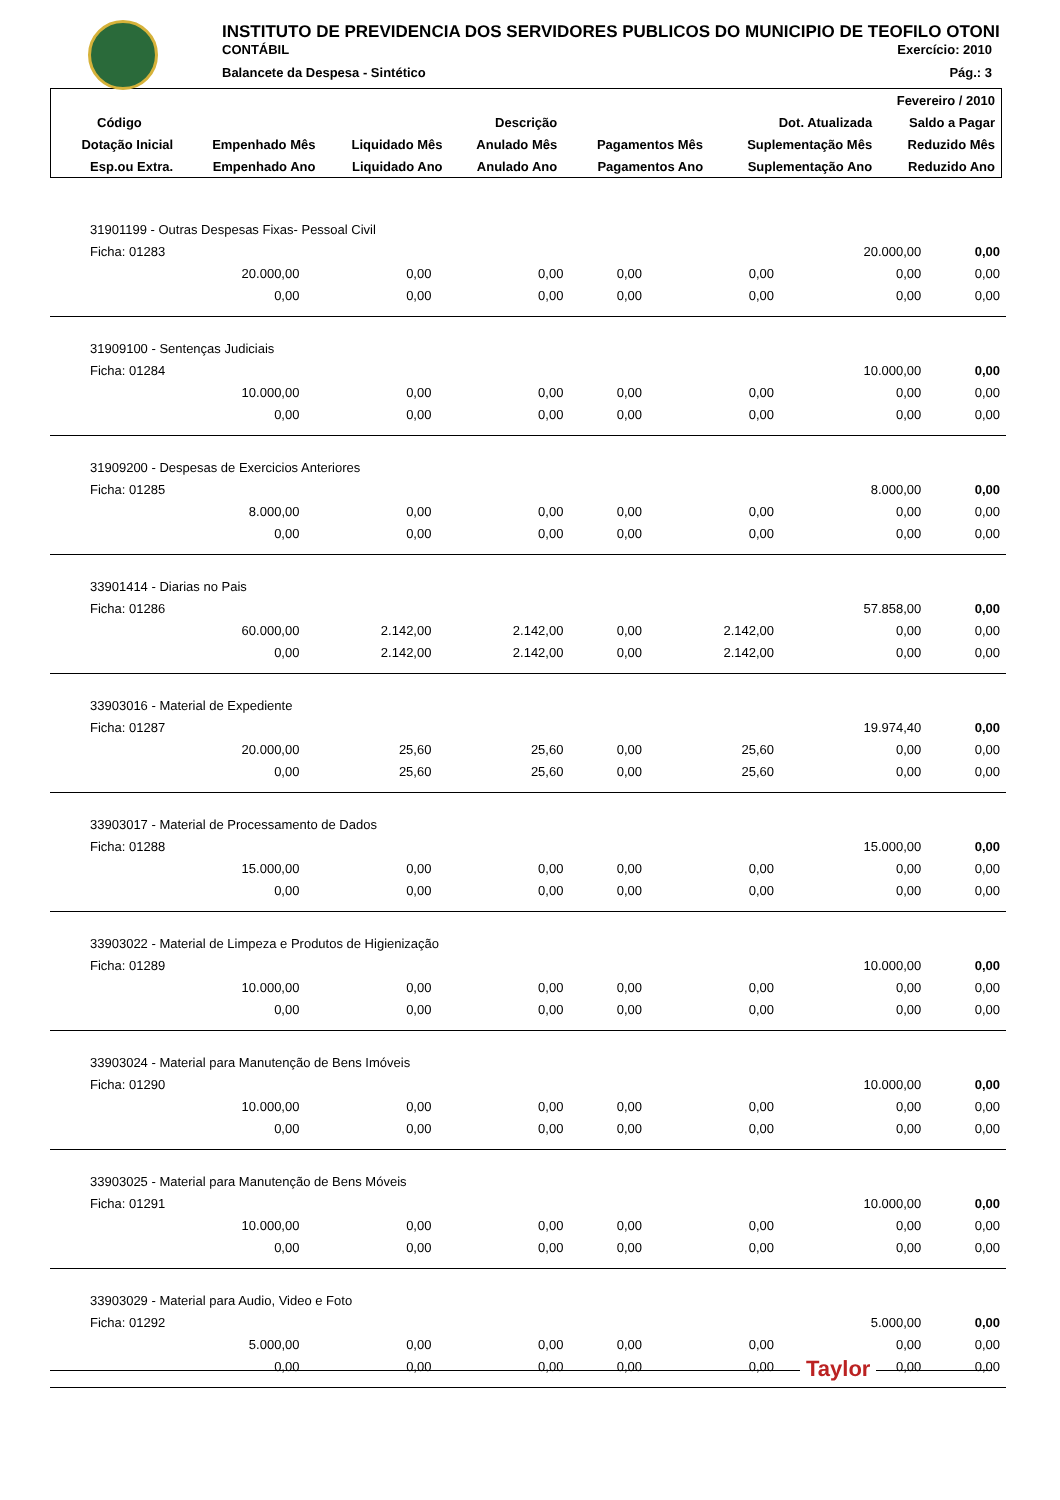INSTITUTO DE PREVIDENCIA DOS SERVIDORES PUBLICOS DO MUNICIPIO DE TEOFILO OTONI
CONTÁBIL Exercício: 2010
Balancete da Despesa - Sintético Pág.: 3
| Fevereiro / 2010 | | | | | | |
| Código | Descrição | | | | Dot. Atualizada | Saldo a Pagar |
| Dotação Inicial | Empenhado Mês | Liquidado Mês | Anulado Mês | Pagamentos Mês | Suplementação Mês | Reduzido Mês |
| Esp.ou Extra. | Empenhado Ano | Liquidado Ano | Anulado Ano | Pagamentos Ano | Suplementação Ano | Reduzido Ano |
| 31901199 - Outras Despesas Fixas- Pessoal Civil | | | | | | |
| Ficha: 01283 | | | | | 20.000,00 | 0,00 |
| 20.000,00 | 0,00 | 0,00 | 0,00 | 0,00 | 0,00 | 0,00 |
| 0,00 | 0,00 | 0,00 | 0,00 | 0,00 | 0,00 | 0,00 |
| 31909100 - Sentenças Judiciais | | | | | | |
| Ficha: 01284 | | | | | 10.000,00 | 0,00 |
| 10.000,00 | 0,00 | 0,00 | 0,00 | 0,00 | 0,00 | 0,00 |
| 0,00 | 0,00 | 0,00 | 0,00 | 0,00 | 0,00 | 0,00 |
| 31909200 - Despesas de Exercicios Anteriores | | | | | | |
| Ficha: 01285 | | | | | 8.000,00 | 0,00 |
| 8.000,00 | 0,00 | 0,00 | 0,00 | 0,00 | 0,00 | 0,00 |
| 0,00 | 0,00 | 0,00 | 0,00 | 0,00 | 0,00 | 0,00 |
| 33901414 - Diarias no Pais | | | | | | |
| Ficha: 01286 | | | | | 57.858,00 | 0,00 |
| 60.000,00 | 2.142,00 | 2.142,00 | 0,00 | 2.142,00 | 0,00 | 0,00 |
| 0,00 | 2.142,00 | 2.142,00 | 0,00 | 2.142,00 | 0,00 | 0,00 |
| 33903016 - Material de Expediente | | | | | | |
| Ficha: 01287 | | | | | 19.974,40 | 0,00 |
| 20.000,00 | 25,60 | 25,60 | 0,00 | 25,60 | 0,00 | 0,00 |
| 0,00 | 25,60 | 25,60 | 0,00 | 25,60 | 0,00 | 0,00 |
| 33903017 - Material de Processamento de Dados | | | | | | |
| Ficha: 01288 | | | | | 15.000,00 | 0,00 |
| 15.000,00 | 0,00 | 0,00 | 0,00 | 0,00 | 0,00 | 0,00 |
| 0,00 | 0,00 | 0,00 | 0,00 | 0,00 | 0,00 | 0,00 |
| 33903022 - Material de Limpeza e Produtos de Higienização | | | | | | |
| Ficha: 01289 | | | | | 10.000,00 | 0,00 |
| 10.000,00 | 0,00 | 0,00 | 0,00 | 0,00 | 0,00 | 0,00 |
| 0,00 | 0,00 | 0,00 | 0,00 | 0,00 | 0,00 | 0,00 |
| 33903024 - Material para Manutenção de Bens Imóveis | | | | | | |
| Ficha: 01290 | | | | | 10.000,00 | 0,00 |
| 10.000,00 | 0,00 | 0,00 | 0,00 | 0,00 | 0,00 | 0,00 |
| 0,00 | 0,00 | 0,00 | 0,00 | 0,00 | 0,00 | 0,00 |
| 33903025 - Material para Manutenção de Bens Móveis | | | | | | |
| Ficha: 01291 | | | | | 10.000,00 | 0,00 |
| 10.000,00 | 0,00 | 0,00 | 0,00 | 0,00 | 0,00 | 0,00 |
| 0,00 | 0,00 | 0,00 | 0,00 | 0,00 | 0,00 | 0,00 |
| 33903029 - Material para Audio, Video e Foto | | | | | | |
| Ficha: 01292 | | | | | 5.000,00 | 0,00 |
| 5.000,00 | 0,00 | 0,00 | 0,00 | 0,00 | 0,00 | 0,00 |
| 0,00 | 0,00 | 0,00 | 0,00 | 0,00 | 0,00 | 0,00 |
Taylor